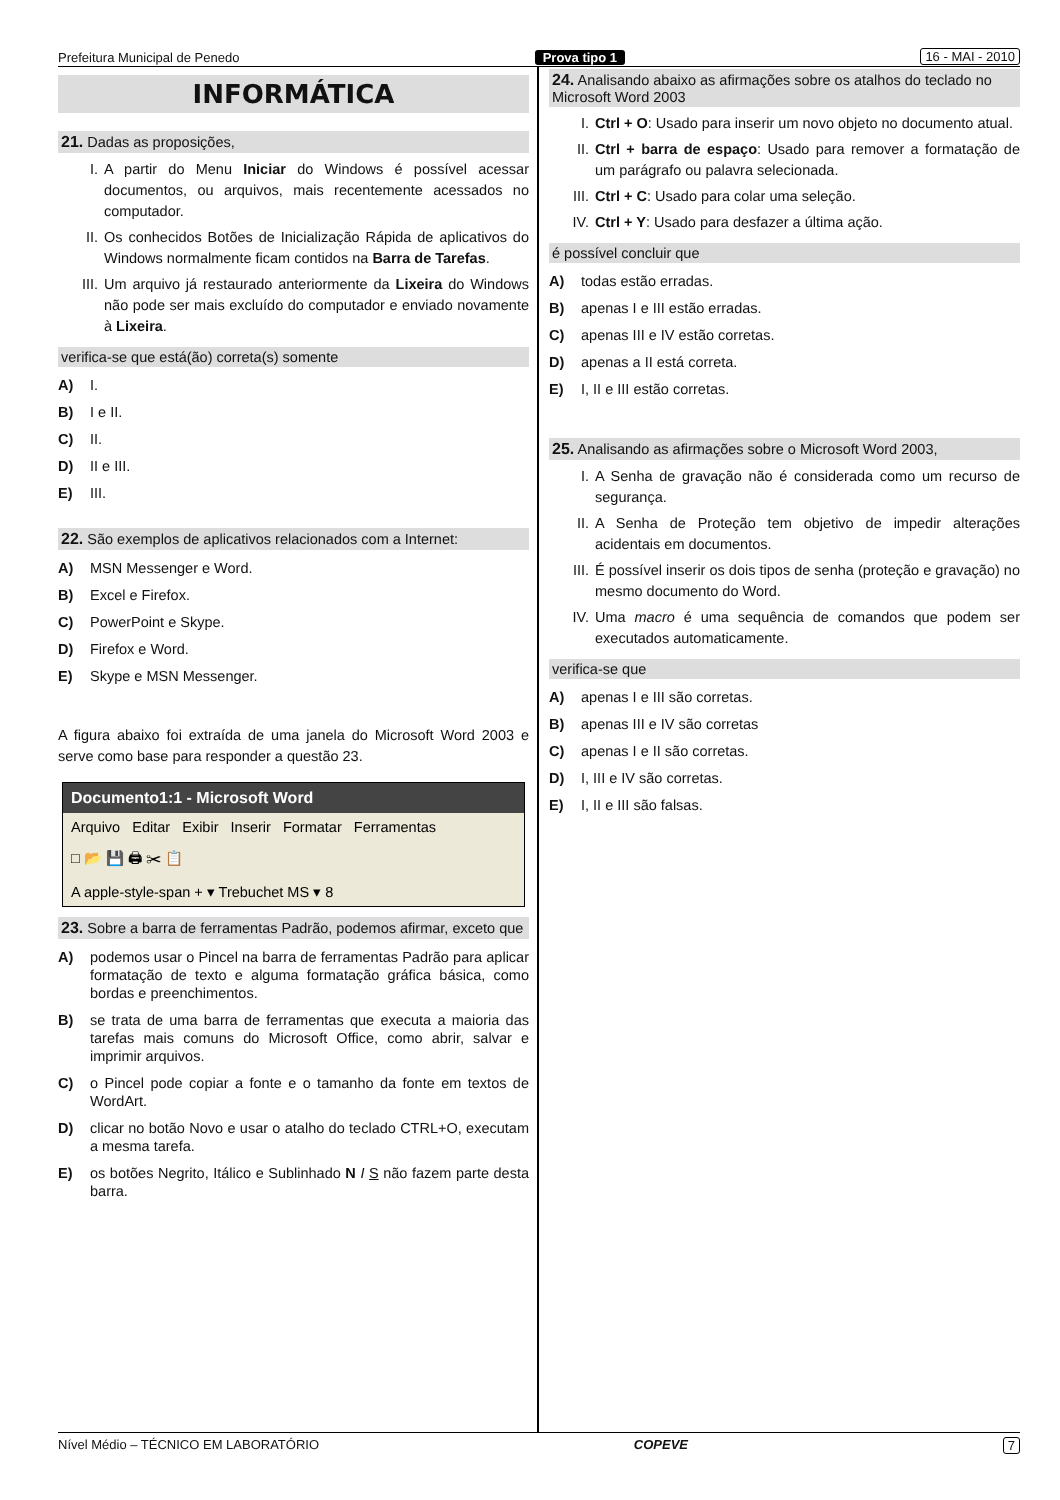Prefeitura Municipal de Penedo Prova tipo 1 16 - MAI - 2010
INFORMÁTICA
21. Dadas as proposições,
I. A partir do Menu Iniciar do Windows é possível acessar documentos, ou arquivos, mais recentemente acessados no computador.
II. Os conhecidos Botões de Inicialização Rápida de aplicativos do Windows normalmente ficam contidos na Barra de Tarefas.
III. Um arquivo já restaurado anteriormente da Lixeira do Windows não pode ser mais excluído do computador e enviado novamente à Lixeira.
verifica-se que está(ão) correta(s) somente
A) I.
B) I e II.
C) II.
D) II e III.
E) III.
22. São exemplos de aplicativos relacionados com a Internet:
A) MSN Messenger e Word.
B) Excel e Firefox.
C) PowerPoint e Skype.
D) Firefox e Word.
E) Skype e MSN Messenger.
A figura abaixo foi extraída de uma janela do Microsoft Word 2003 e serve como base para responder a questão 23.
Documento1:1 - Microsoft Word
Arquivo Editar Exibir Inserir Formatar Ferramentas
□ 📂 💾 🖨 ✂ 📋
A apple-style-span + ▾ Trebuchet MS ▾ 8
23. Sobre a barra de ferramentas Padrão, podemos afirmar, exceto que
A) podemos usar o Pincel na barra de ferramentas Padrão para aplicar formatação de texto e alguma formatação gráfica básica, como bordas e preenchimentos.
B) se trata de uma barra de ferramentas que executa a maioria das tarefas mais comuns do Microsoft Office, como abrir, salvar e imprimir arquivos.
C) o Pincel pode copiar a fonte e o tamanho da fonte em textos de WordArt.
D) clicar no botão Novo e usar o atalho do teclado CTRL+O, executam a mesma tarefa.
E) os botões Negrito, Itálico e Sublinhado N I S não fazem parte desta barra.
24. Analisando abaixo as afirmações sobre os atalhos do teclado no Microsoft Word 2003
I. Ctrl + O: Usado para inserir um novo objeto no documento atual.
II. Ctrl + barra de espaço: Usado para remover a formatação de um parágrafo ou palavra selecionada.
III. Ctrl + C: Usado para colar uma seleção.
IV. Ctrl + Y: Usado para desfazer a última ação.
é possível concluir que
A) todas estão erradas.
B) apenas I e III estão erradas.
C) apenas III e IV estão corretas.
D) apenas a II está correta.
E) I, II e III estão corretas.
25. Analisando as afirmações sobre o Microsoft Word 2003,
I. A Senha de gravação não é considerada como um recurso de segurança.
II. A Senha de Proteção tem objetivo de impedir alterações acidentais em documentos.
III. É possível inserir os dois tipos de senha (proteção e gravação) no mesmo documento do Word.
IV. Uma macro é uma sequência de comandos que podem ser executados automaticamente.
verifica-se que
A) apenas I e III são corretas.
B) apenas III e IV são corretas
C) apenas I e II são corretas.
D) I, III e IV são corretas.
E) I, II e III são falsas.
Nível Médio – TÉCNICO EM LABORATÓRIO COPEVE 7